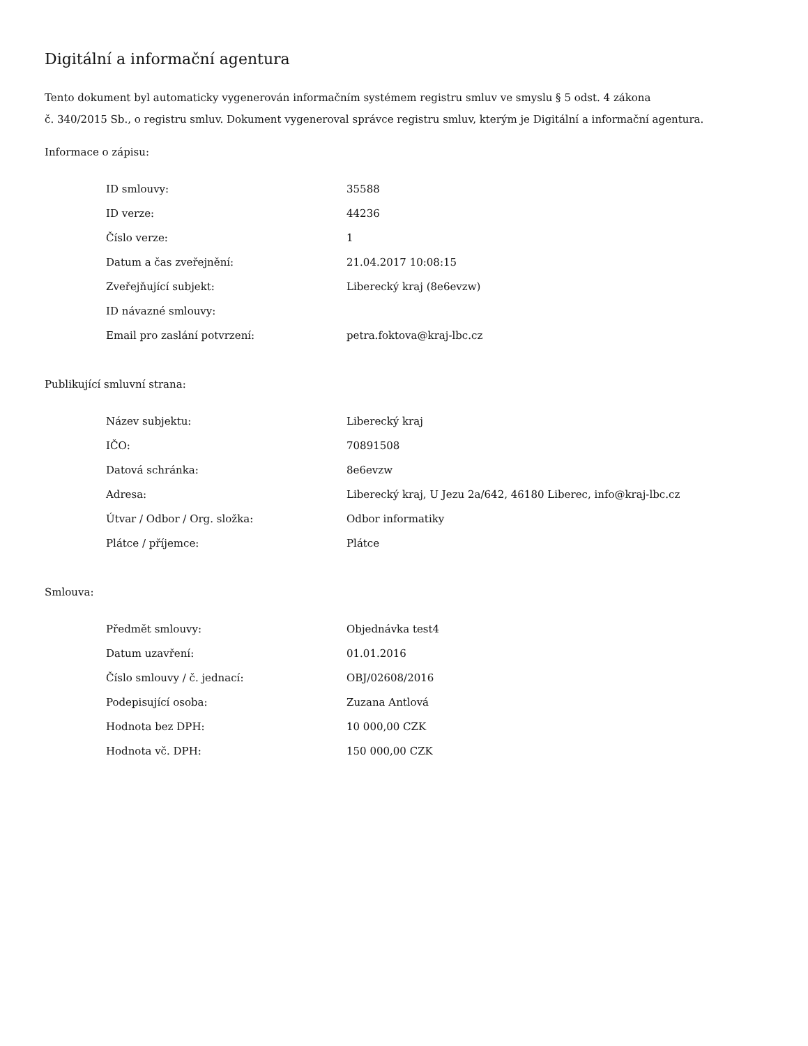Digitální a informační agentura
Tento dokument byl automaticky vygenerován informačním systémem registru smluv ve smyslu § 5 odst. 4 zákona
č. 340/2015 Sb., o registru smluv. Dokument vygeneroval správce registru smluv, kterým je Digitální a informační agentura.
Informace o zápisu:
| ID smlouvy: | 35588 |
| ID verze: | 44236 |
| Číslo verze: | 1 |
| Datum a čas zveřejnění: | 21.04.2017 10:08:15 |
| Zveřejňující subjekt: | Liberecký kraj (8e6evzw) |
| ID návazné smlouvy: | |
| Email pro zaslání potvrzení: | petra.foktova@kraj-lbc.cz |
Publikující smluvní strana:
| Název subjektu: | Liberecký kraj |
| IČO: | 70891508 |
| Datová schránka: | 8e6evzw |
| Adresa: | Liberecký kraj, U Jezu 2a/642, 46180 Liberec, info@kraj-lbc.cz |
| Útvar / Odbor / Org. složka: | Odbor informatiky |
| Plátce / příjemce: | Plátce |
Smlouva:
| Předmět smlouvy: | Objednávka test4 |
| Datum uzavření: | 01.01.2016 |
| Číslo smlouvy / č. jednací: | OBJ/02608/2016 |
| Podepisující osoba: | Zuzana Antlová |
| Hodnota bez DPH: | 10 000,00 CZK |
| Hodnota vč. DPH: | 150 000,00 CZK |